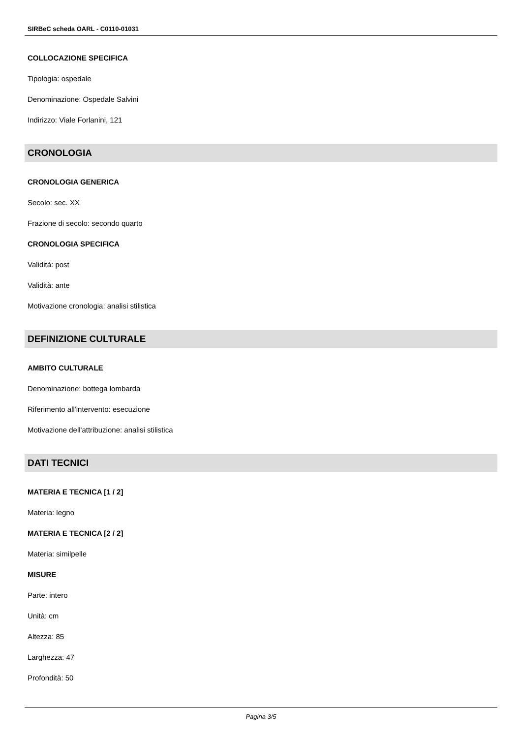SIRBeC scheda OARL - C0110-01031
COLLOCAZIONE SPECIFICA
Tipologia: ospedale
Denominazione: Ospedale Salvini
Indirizzo: Viale Forlanini, 121
CRONOLOGIA
CRONOLOGIA GENERICA
Secolo: sec. XX
Frazione di secolo: secondo quarto
CRONOLOGIA SPECIFICA
Validità: post
Validità: ante
Motivazione cronologia: analisi stilistica
DEFINIZIONE CULTURALE
AMBITO CULTURALE
Denominazione: bottega lombarda
Riferimento all'intervento: esecuzione
Motivazione dell'attribuzione: analisi stilistica
DATI TECNICI
MATERIA E TECNICA [1 / 2]
Materia: legno
MATERIA E TECNICA [2 / 2]
Materia: similpelle
MISURE
Parte: intero
Unità: cm
Altezza: 85
Larghezza: 47
Profondità: 50
Pagina 3/5